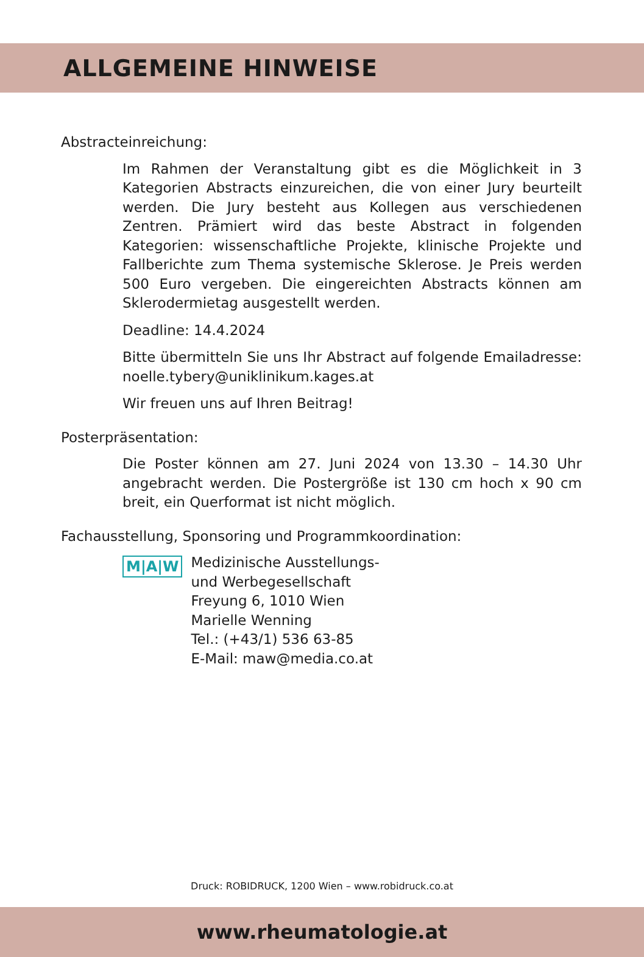ALLGEMEINE HINWEISE
Abstracteinreichung:
Im Rahmen der Veranstaltung gibt es die Möglichkeit in 3 Kategorien Abstracts einzureichen, die von einer Jury beurteilt werden. Die Jury besteht aus Kollegen aus verschiedenen Zentren. Prämiert wird das beste Abstract in folgenden Kategorien: wissenschaftliche Projekte, klinische Projekte und Fallberichte zum Thema systemische Sklerose. Je Preis werden 500 Euro vergeben. Die eingereichten Abstracts können am Sklerodermietag ausgestellt werden.
Deadline: 14.4.2024
Bitte übermitteln Sie uns Ihr Abstract auf folgende Emailadresse: noelle.tybery@uniklinikum.kages.at
Wir freuen uns auf Ihren Beitrag!
Posterpräsentation:
Die Poster können am 27. Juni 2024 von 13.30 – 14.30 Uhr angebracht werden. Die Postergröße ist 130 cm hoch x 90 cm breit, ein Querformat ist nicht möglich.
Fachausstellung, Sponsoring und Programmkoordination:
M|A|W
Medizinische Ausstellungs-
und Werbegesellschaft
Freyung 6, 1010 Wien
Marielle Wenning
Tel.: (+43/1) 536 63-85
E-Mail: maw@media.co.at
Druck: ROBIDRUCK, 1200 Wien – www.robidruck.co.at
www.rheumatologie.at